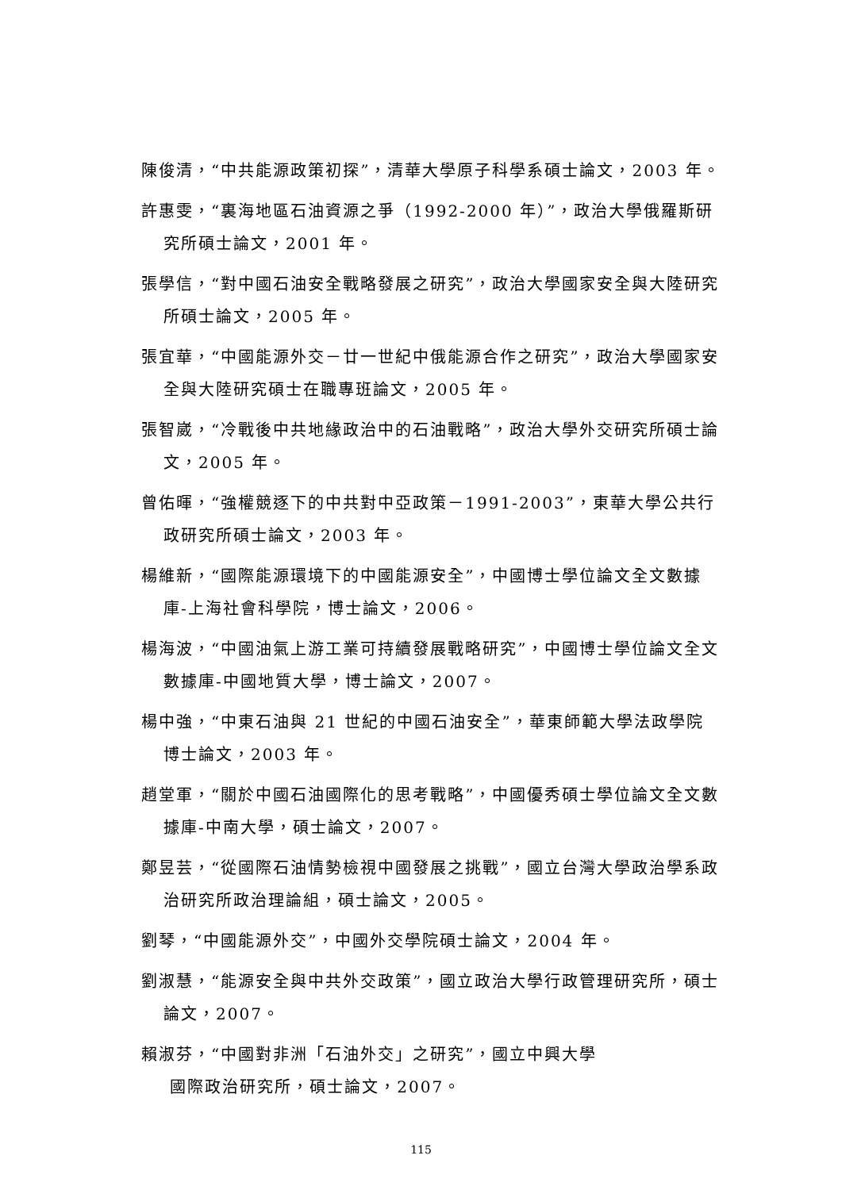陳俊清，“中共能源政策初探”，清華大學原子科學系碩士論文，2003 年。
許惠雯，“裏海地區石油資源之爭（1992-2000 年）”，政治大學俄羅斯研究所碩士論文，2001 年。
張學信，“對中國石油安全戰略發展之研究”，政治大學國家安全與大陸研究所碩士論文，2005 年。
張宜華，“中國能源外交－廿一世紀中俄能源合作之研究”，政治大學國家安全與大陸研究碩士在職專班論文，2005 年。
張智崴，“冷戰後中共地緣政治中的石油戰略”，政治大學外交研究所碩士論文，2005 年。
曾佑暉，“強權競逐下的中共對中亞政策－1991-2003”，東華大學公共行政研究所碩士論文，2003 年。
楊維新，“國際能源環境下的中國能源安全”，中國博士學位論文全文數據庫-上海社會科學院，博士論文，2006。
楊海波，“中國油氣上游工業可持續發展戰略研究”，中國博士學位論文全文數據庫-中國地質大學，博士論文，2007。
楊中強，“中東石油與 21 世紀的中國石油安全”，華東師範大學法政學院博士論文，2003 年。
趙堂軍，“關於中國石油國際化的思考戰略”，中國優秀碩士學位論文全文數據庫-中南大學，碩士論文，2007。
鄭昱芸，“從國際石油情勢檢視中國發展之挑戰”，國立台灣大學政治學系政治研究所政治理論組，碩士論文，2005。
劉琴，“中國能源外交”，中國外交學院碩士論文，2004 年。
劉淑慧，“能源安全與中共外交政策”，國立政治大學行政管理研究所，碩士論文，2007。
賴淑芬，“中國對非洲「石油外交」之研究”，國立中興大學
國際政治研究所，碩士論文，2007。
115